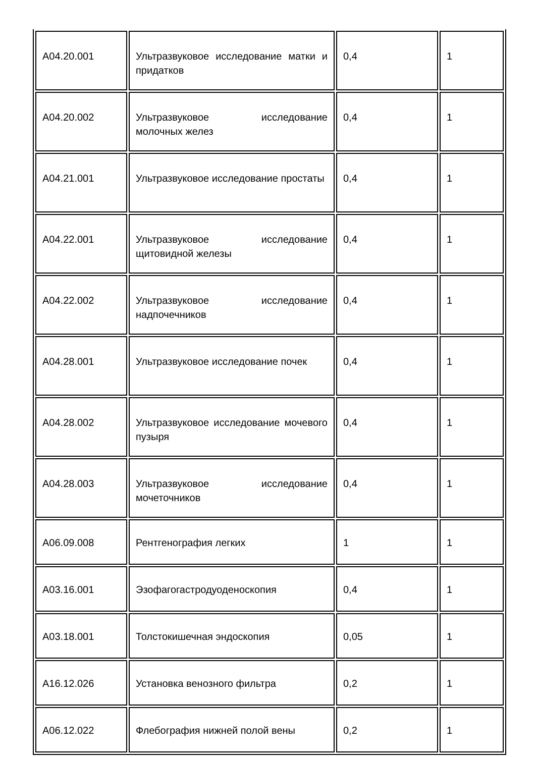| A04.20.001 | Ультразвуковое исследование матки и придатков | 0,4 | 1 |
| A04.20.002 | Ультразвуковое исследование молочных желез | 0,4 | 1 |
| A04.21.001 | Ультразвуковое исследование простаты | 0,4 | 1 |
| A04.22.001 | Ультразвуковое исследование щитовидной железы | 0,4 | 1 |
| A04.22.002 | Ультразвуковое исследование надпочечников | 0,4 | 1 |
| A04.28.001 | Ультразвуковое исследование почек | 0,4 | 1 |
| A04.28.002 | Ультразвуковое исследование мочевого пузыря | 0,4 | 1 |
| A04.28.003 | Ультразвуковое исследование мочеточников | 0,4 | 1 |
| A06.09.008 | Рентгенография легких | 1 | 1 |
| A03.16.001 | Эзофагогастродуоденоскопия | 0,4 | 1 |
| A03.18.001 | Толстокишечная эндоскопия | 0,05 | 1 |
| A16.12.026 | Установка венозного фильтра | 0,2 | 1 |
| A06.12.022 | Флебография нижней полой вены | 0,2 | 1 |